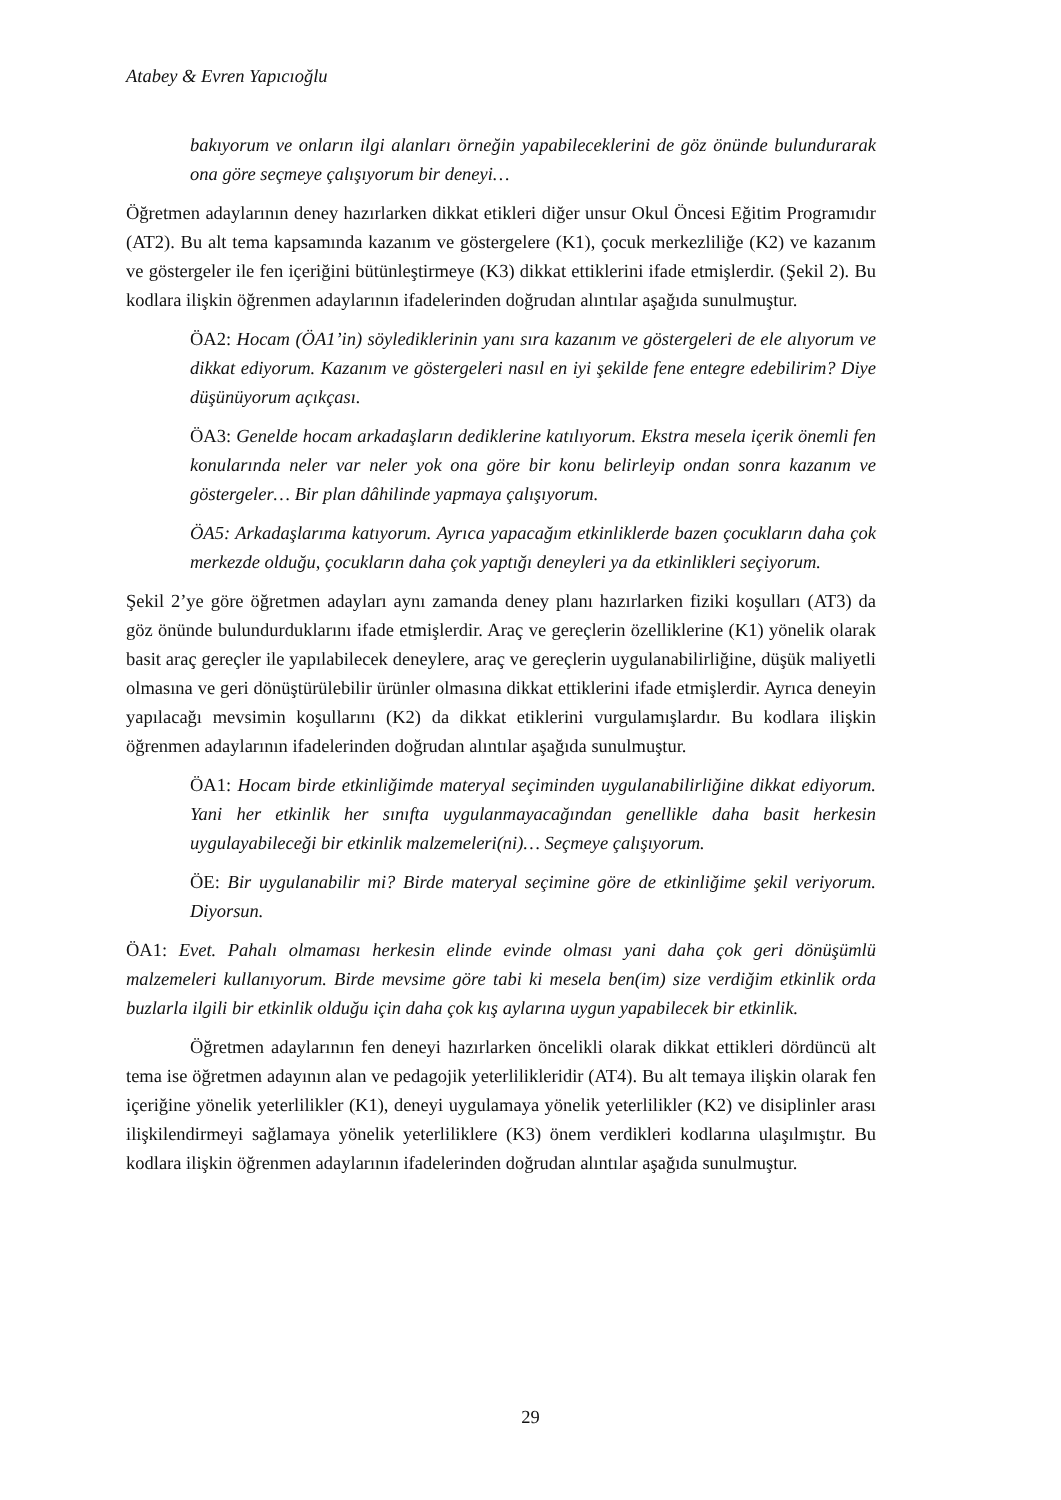Atabey & Evren Yapıcıoğlu
bakıyorum ve onların ilgi alanları örneğin yapabileceklerini de göz önünde bulundurarak ona göre seçmeye çalışıyorum bir deneyi…
Öğretmen adaylarının deney hazırlarken dikkat etikleri diğer unsur Okul Öncesi Eğitim Programıdır (AT2). Bu alt tema kapsamında kazanım ve göstergelere (K1), çocuk merkezliliğe (K2) ve kazanım ve göstergeler ile fen içeriğini bütünleştirmeye (K3) dikkat ettiklerini ifade etmişlerdir. (Şekil 2). Bu kodlara ilişkin öğrenmen adaylarının ifadelerinden doğrudan alıntılar aşağıda sunulmuştur.
ÖA2: Hocam (ÖA1’in) söylediklerinin yanı sıra kazanım ve göstergeleri de ele alıyorum ve dikkat ediyorum. Kazanım ve göstergeleri nasıl en iyi şekilde fene entegre edebilirim? Diye düşünüyorum açıkçası.
ÖA3: Genelde hocam arkadaşların dediklerine katılıyorum. Ekstra mesela içerik önemli fen konularında neler var neler yok ona göre bir konu belirleyip ondan sonra kazanım ve göstergeler… Bir plan dâhilinde yapmaya çalışıyorum.
ÖA5: Arkadaşlarıma katıyorum. Ayrıca yapacağım etkinliklerde bazen çocukların daha çok merkezde olduğu, çocukların daha çok yaptığı deneyleri ya da etkinlikleri seçiyorum.
Şekil 2’ye göre öğretmen adayları aynı zamanda deney planı hazırlarken fiziki koşulları (AT3) da göz önünde bulundurduklarını ifade etmişlerdir. Araç ve gereçlerin özelliklerine (K1) yönelik olarak basit araç gereçler ile yapılabilecek deneylere, araç ve gereçlerin uygulanabilirliğine, düşük maliyetli olmasına ve geri dönüştürülebilir ürünler olmasına dikkat ettiklerini ifade etmişlerdir. Ayrıca deneyin yapılacağı mevsimin koşullarını (K2) da dikkat etiklerini vurgulamışlardır. Bu kodlara ilişkin öğrenmen adaylarının ifadelerinden doğrudan alıntılar aşağıda sunulmuştur.
ÖA1: Hocam birde etkinliğimde materyal seçiminden uygulanabilirliğine dikkat ediyorum. Yani her etkinlik her sınıfta uygulanmayacağından genellikle daha basit herkesin uygulayabileceği bir etkinlik malzemeleri(ni)… Seçmeye çalışıyorum.
ÖE: Bir uygulanabilir mi? Birde materyal seçimine göre de etkinliğime şekil veriyorum. Diyorsun.
ÖA1: Evet. Pahalı olmaması herkesin elinde evinde olması yani daha çok geri dönüşümlü malzemeleri kullanıyorum. Birde mevsime göre tabi ki mesela ben(im) size verdiğim etkinlik orda buzlarla ilgili bir etkinlik olduğu için daha çok kış aylarına uygun yapabilecek bir etkinlik.
Öğretmen adaylarının fen deneyi hazırlarken öncelikli olarak dikkat ettikleri dördüncü alt tema ise öğretmen adayının alan ve pedagojik yeterlilikleridir (AT4). Bu alt temaya ilişkin olarak fen içeriğine yönelik yeterlilikler (K1), deneyi uygulamaya yönelik yeterlilikler (K2) ve disiplinler arası ilişkilendirmeyi sağlamaya yönelik yeterliliklere (K3) önem verdikleri kodlarına ulaşılmıştır. Bu kodlara ilişkin öğrenmen adaylarının ifadelerinden doğrudan alıntılar aşağıda sunulmuştur.
29